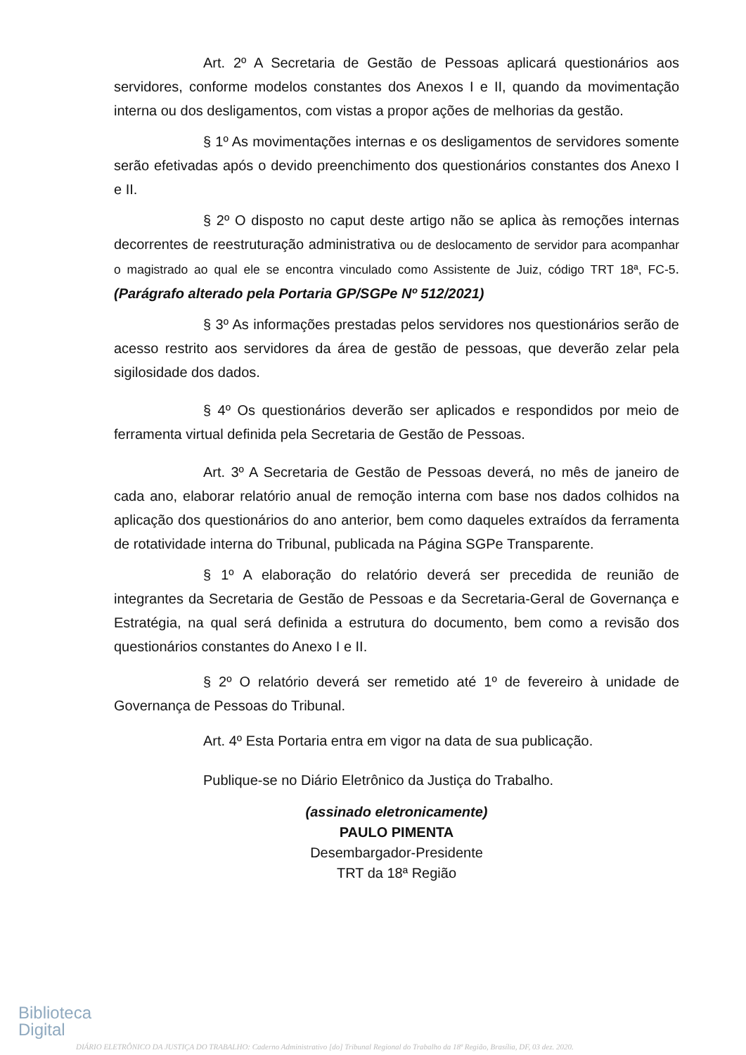Art. 2º A Secretaria de Gestão de Pessoas aplicará questionários aos servidores, conforme modelos constantes dos Anexos I e II, quando da movimentação interna ou dos desligamentos, com vistas a propor ações de melhorias da gestão.
§ 1º As movimentações internas e os desligamentos de servidores somente serão efetivadas após o devido preenchimento dos questionários constantes dos Anexo I e II.
§ 2º O disposto no caput deste artigo não se aplica às remoções internas decorrentes de reestruturação administrativa ou de deslocamento de servidor para acompanhar o magistrado ao qual ele se encontra vinculado como Assistente de Juiz, código TRT 18ª, FC-5. (Parágrafo alterado pela Portaria GP/SGPe Nº 512/2021)
§ 3º As informações prestadas pelos servidores nos questionários serão de acesso restrito aos servidores da área de gestão de pessoas, que deverão zelar pela sigilosidade dos dados.
§ 4º Os questionários deverão ser aplicados e respondidos por meio de ferramenta virtual definida pela Secretaria de Gestão de Pessoas.
Art. 3º A Secretaria de Gestão de Pessoas deverá, no mês de janeiro de cada ano, elaborar relatório anual de remoção interna com base nos dados colhidos na aplicação dos questionários do ano anterior, bem como daqueles extraídos da ferramenta de rotatividade interna do Tribunal, publicada na Página SGPe Transparente.
§ 1º A elaboração do relatório deverá ser precedida de reunião de integrantes da Secretaria de Gestão de Pessoas e da Secretaria-Geral de Governança e Estratégia, na qual será definida a estrutura do documento, bem como a revisão dos questionários constantes do Anexo I e II.
§ 2º O relatório deverá ser remetido até 1º de fevereiro à unidade de Governança de Pessoas do Tribunal.
Art. 4º Esta Portaria entra em vigor na data de sua publicação.
Publique-se no Diário Eletrônico da Justiça do Trabalho.
(assinado eletronicamente)
PAULO PIMENTA
Desembargador-Presidente
TRT da 18ª Região
Biblioteca
Digital
DIÁRIO ELETRÔNICO DA JUSTIÇA DO TRABALHO: Caderno Administrativo [do] Tribunal Regional do Trabalho da 18ª Região, Brasília, DF, 03 dez. 2020.